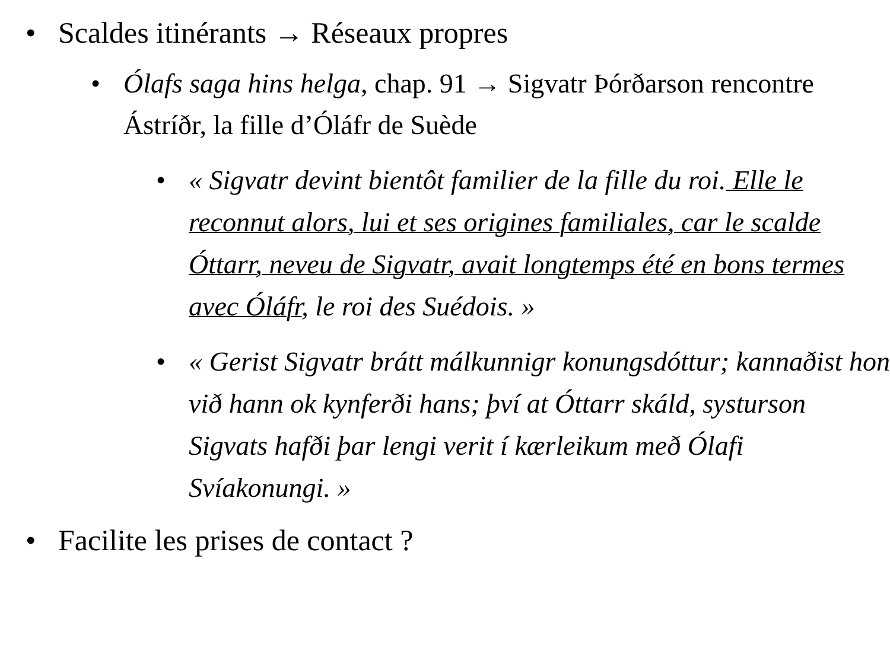• Scaldes itinérants → Réseaux propres
• Ólafs saga hins helga, chap. 91 → Sigvatr Þórðarson rencontre Ástríðr, la fille d’Óláfr de Suède
• « Sigvatr devint bientôt familier de la fille du roi. Elle le reconnut alors, lui et ses origines familiales, car le scalde Óttarr, neveu de Sigvatr, avait longtemps été en bons termes avec Óláfr, le roi des Suédois. »
• « Gerist Sigvatr brátt málkunnigr konungsdóttur; kannaðist hon við hann ok kynferði hans; því at Óttarr skáld, systurson Sigvats hafði þar lengi verit í kærleikum með Ólafi Svíakonungi. »
• Facilite les prises de contact ?